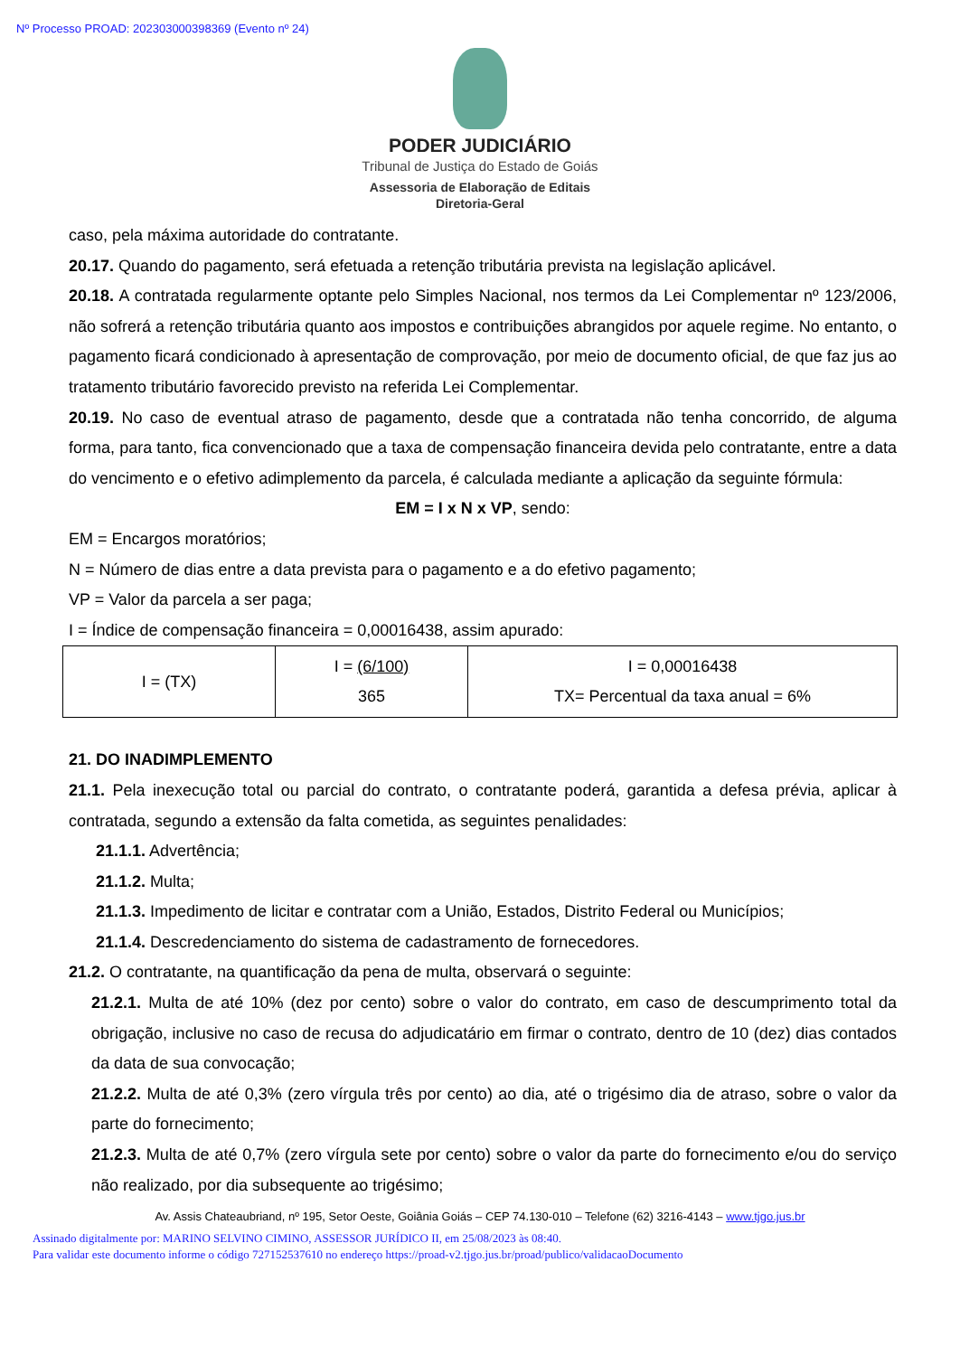Nº Processo PROAD: 202303000398369 (Evento nº 24)
PODER JUDICIÁRIO
Tribunal de Justiça do Estado de Goiás
Assessoria de Elaboração de Editais
Diretoria-Geral
caso, pela máxima autoridade do contratante.
20.17. Quando do pagamento, será efetuada a retenção tributária prevista na legislação aplicável.
20.18. A contratada regularmente optante pelo Simples Nacional, nos termos da Lei Complementar nº 123/2006, não sofrerá a retenção tributária quanto aos impostos e contribuições abrangidos por aquele regime. No entanto, o pagamento ficará condicionado à apresentação de comprovação, por meio de documento oficial, de que faz jus ao tratamento tributário favorecido previsto na referida Lei Complementar.
20.19. No caso de eventual atraso de pagamento, desde que a contratada não tenha concorrido, de alguma forma, para tanto, fica convencionado que a taxa de compensação financeira devida pelo contratante, entre a data do vencimento e o efetivo adimplemento da parcela, é calculada mediante a aplicação da seguinte fórmula:
EM = I x N x VP, sendo:
EM = Encargos moratórios;
N = Número de dias entre a data prevista para o pagamento e a do efetivo pagamento;
VP = Valor da parcela a ser paga;
I = Índice de compensação financeira = 0,00016438, assim apurado:
| I = (TX) | I = (6/100) 365 | I = 0,00016438 TX= Percentual da taxa anual = 6% |
21. DO INADIMPLEMENTO
21.1. Pela inexecução total ou parcial do contrato, o contratante poderá, garantida a defesa prévia, aplicar à contratada, segundo a extensão da falta cometida, as seguintes penalidades:
21.1.1. Advertência;
21.1.2. Multa;
21.1.3. Impedimento de licitar e contratar com a União, Estados, Distrito Federal ou Municípios;
21.1.4. Descredenciamento do sistema de cadastramento de fornecedores.
21.2. O contratante, na quantificação da pena de multa, observará o seguinte:
21.2.1. Multa de até 10% (dez por cento) sobre o valor do contrato, em caso de descumprimento total da obrigação, inclusive no caso de recusa do adjudicatário em firmar o contrato, dentro de 10 (dez) dias contados da data de sua convocação;
21.2.2. Multa de até 0,3% (zero vírgula três por cento) ao dia, até o trigésimo dia de atraso, sobre o valor da parte do fornecimento;
21.2.3. Multa de até 0,7% (zero vírgula sete por cento) sobre o valor da parte do fornecimento e/ou do serviço não realizado, por dia subsequente ao trigésimo;
Av. Assis Chateaubriand, nº 195, Setor Oeste, Goiânia Goiás – CEP 74.130-010 – Telefone (62) 3216-4143 – www.tjgo.jus.br
Assinado digitalmente por: MARINO SELVINO CIMINO, ASSESSOR JURÍDICO II, em 25/08/2023 às 08:40.
Para validar este documento informe o código 727152537610 no endereço https://proad-v2.tjgo.jus.br/proad/publico/validacaoDocumento